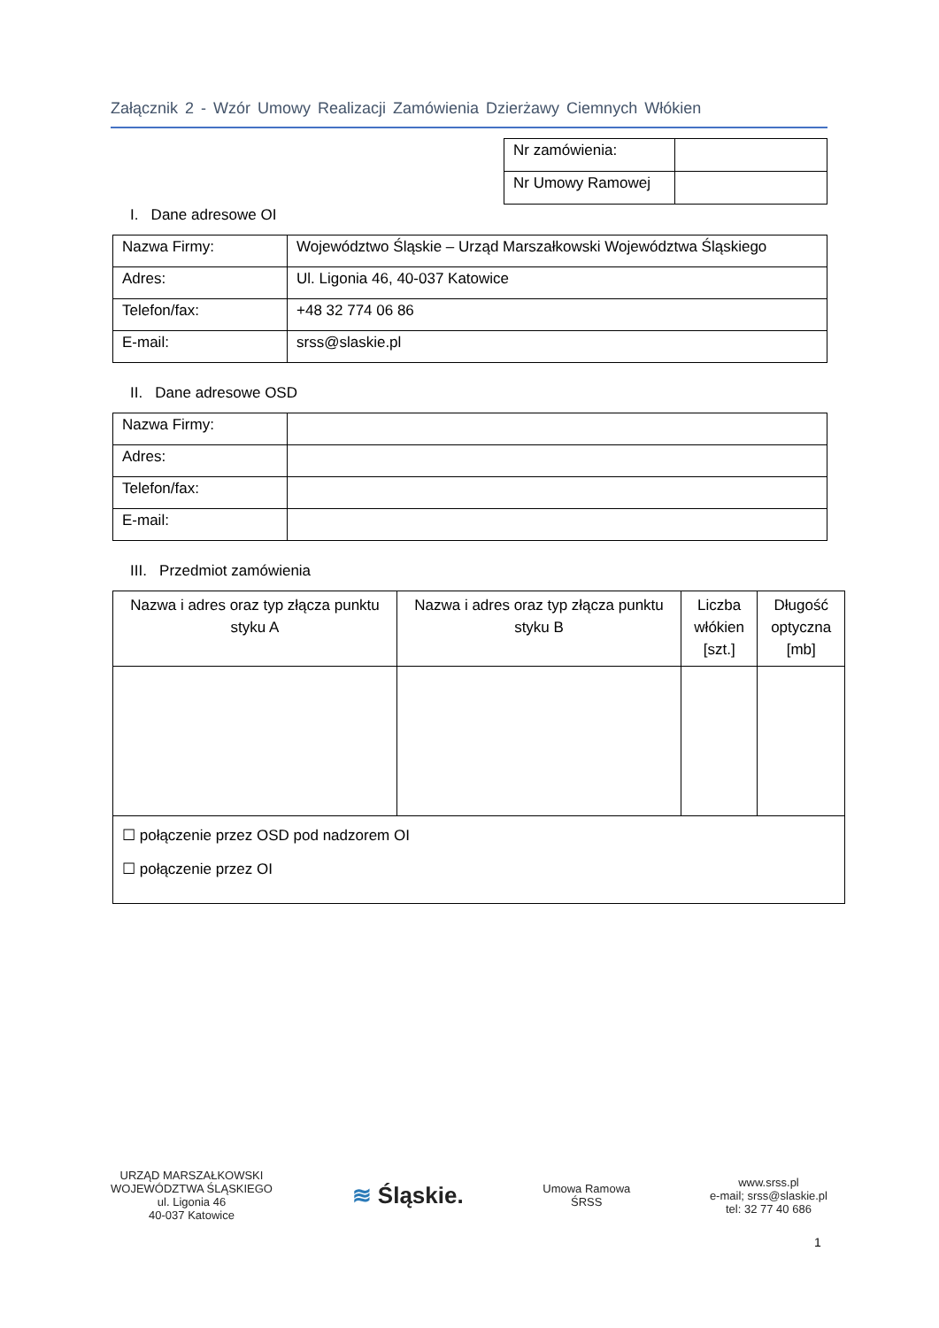Załącznik 2 - Wzór Umowy Realizacji Zamówienia Dzierżawy Ciemnych Włókien
| Nr zamówienia: | |
| Nr Umowy Ramowej | |
I. Dane adresowe OI
| Nazwa Firmy: | Województwo Śląskie – Urząd Marszałkowski Województwa Śląskiego |
| Adres: | Ul. Ligonia 46, 40-037 Katowice |
| Telefon/fax: | +48 32 774 06 86 |
| E-mail: | srss@slaskie.pl |
II. Dane adresowe OSD
| Nazwa Firmy: | |
| Adres: | |
| Telefon/fax: | |
| E-mail: | |
III. Przedmiot zamówienia
| Nazwa i adres oraz typ złącza punktu styku A | Nazwa i adres oraz typ złącza punktu styku B | Liczba włókien [szt.] | Długość optyczna [mb] |
| --- | --- | --- | --- |
| ☐ połączenie przez OSD pod nadzorem OI ☐ połączenie przez OI | | | |
URZĄD MARSZAŁKOWSKI
WOJEWÓDZTWA ŚLĄSKIEGO
ul. Ligonia 46
40-037 Katowice
≋ Śląskie.
Umowa Ramowa
ŚRSS
www.srss.pl
e-mail; srss@slaskie.pl
tel: 32 77 40 686
1